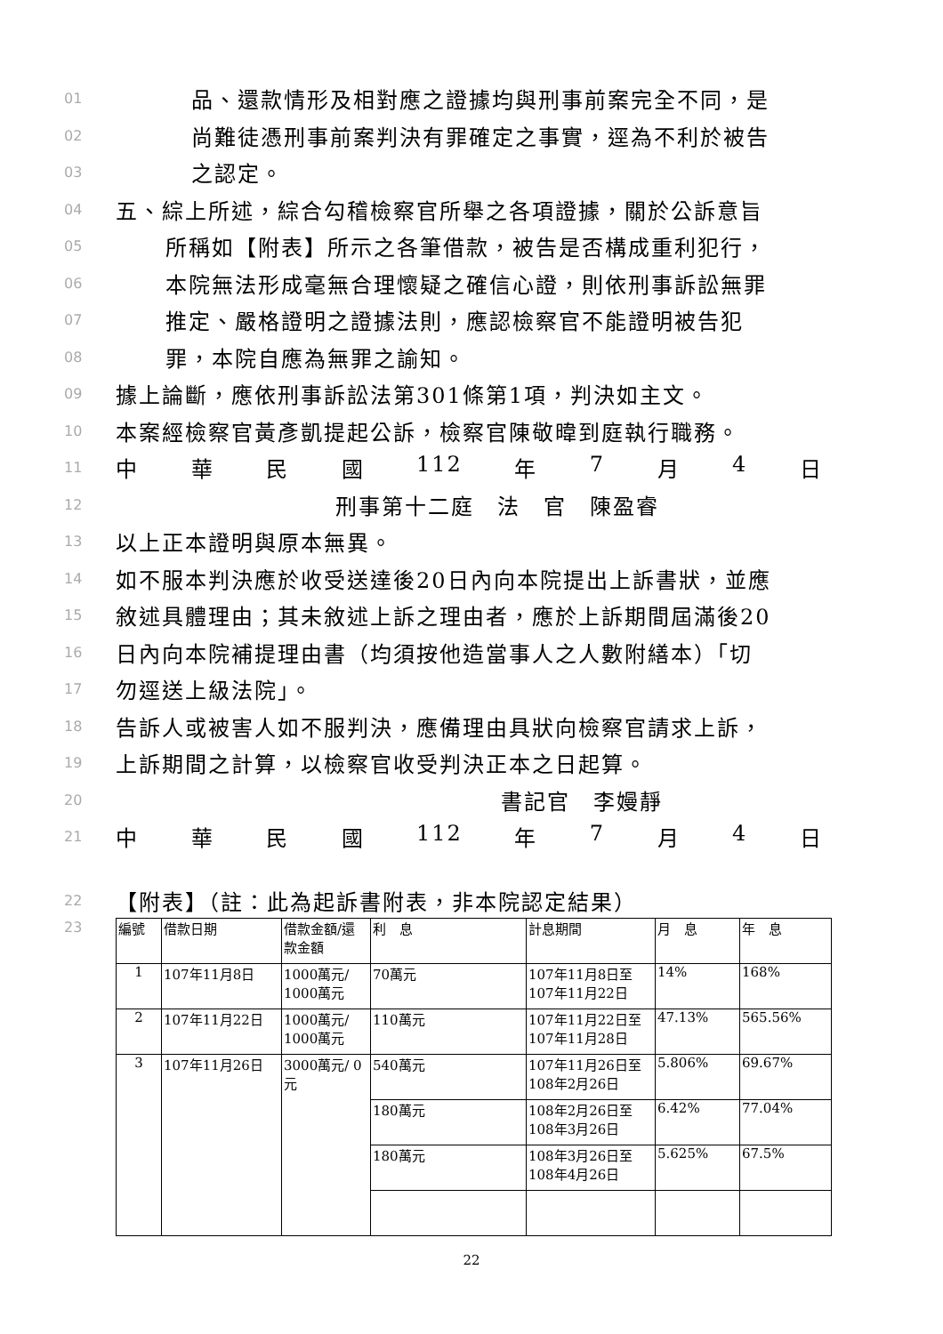01 品、還款情形及相對應之證據均與刑事前案完全不同，是
02 尚難徒憑刑事前案判決有罪確定之事實，逕為不利於被告
03 之認定。
04 五、綜上所述，綜合勾稽檢察官所舉之各項證據，關於公訴意旨
05 所稱如【附表】所示之各筆借款，被告是否構成重利犯行，
06 本院無法形成毫無合理懷疑之確信心證，則依刑事訴訟無罪
07 推定、嚴格證明之證據法則，應認檢察官不能證明被告犯
08 罪，本院自應為無罪之諭知。
09 據上論斷，應依刑事訴訟法第301條第1項，判決如主文。
10 本案經檢察官黃彥凱提起公訴，檢察官陳敬暐到庭執行職務。
11 中華民國 112 年 7 月 4 日
12 刑事第十二庭　法　官　陳盈睿
13 以上正本證明與原本無異。
14 如不服本判決應於收受送達後20日內向本院提出上訴書狀，並應
15 敘述具體理由；其未敘述上訴之理由者，應於上訴期間屆滿後20
16 日內向本院補提理由書（均須按他造當事人之人數附繕本）「切
17 勿逕送上級法院」。
18 告訴人或被害人如不服判決，應備理由具狀向檢察官請求上訴，
19 上訴期間之計算，以檢察官收受判決正本之日起算。
20 書記官　李嫚靜
21 中華民國 112 年 7 月 4 日
22 【附表】（註：此為起訴書附表，非本院認定結果）
23
| 編號 | 借款日期 | 借款金額/還款金額 | 利 息 | 計息期間 | 月 息 | 年 息 |
| 1 | 107年11月8日 | 1000萬元/ 1000萬元 | 70萬元 | 107年11月8日至107年11月22日 | 14% | 168% |
| 2 | 107年11月22日 | 1000萬元/ 1000萬元 | 110萬元 | 107年11月22日至107年11月28日 | 47.13% | 565.56% |
| 3 | 107年11月26日 | 3000萬元/ 0元 | 540萬元 | 107年11月26日至108年2月26日 | 5.806% | 69.67% |
| | | | 180萬元 | 108年2月26日至108年3月26日 | 6.42% | 77.04% |
| | | | 180萬元 | 108年3月26日至108年4月26日 | 5.625% | 67.5% |
22